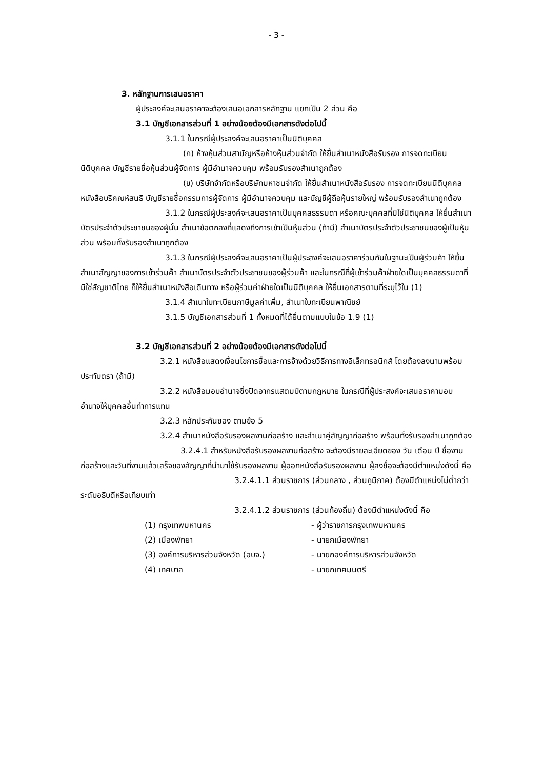- 3 -
3. หลักฐานการเสนอราคา
ผู้ประสงค์จะเสนอราคาจะต้องเสนอเอกสารหลักฐาน แยกเป็น 2 ส่วน คือ
3.1 บัญชีเอกสารส่วนที่ 1 อย่างน้อยต้องมีเอกสารดังต่อไปนี้
3.1.1 ในกรณีผู้ประสงค์จะเสนอราคาเป็นนิติบุคคล
(ก) ห้างหุ้นส่วนสามัญหรือห้างหุ้นส่วนจำกัด ให้ยื่นสำเนาหนังสือรับรอง การจดทะเบียนนิติบุคคล บัญชีรายชื่อหุ้นส่วนผู้จัดการ ผู้มีอำนาจควบคุม พร้อมรับรองสำเนาถูกต้อง
(ข) บริษัทจำกัดหรือบริษัทมหาชนจำกัด ให้ยื่นสำเนาหนังสือรับรอง การจดทะเบียนนิติบุคคล หนังสือบริคณห์สนธิ บัญชีรายชื่อกรรมการผู้จัดการ ผู้มีอำนาจควบคุม และบัญชีผู้ถือหุ้นรายใหญ่ พร้อมรับรองสำเนาถูกต้อง
3.1.2 ในกรณีผู้ประสงค์จะเสนอราคาเป็นบุคคลธรรมดา หรือคณะบุคคลที่มิใช่นิติบุคคล ให้ยื่นสำเนาบัตรประจำตัวประชาชนของผู้นั้น สำเนาข้อตกลงที่แสดงถึงการเข้าเป็นหุ้นส่วน (ถ้ามี) สำเนาบัตรประจำตัวประชาชนของผู้เป็นหุ้นส่วน พร้อมทั้งรับรองสำเนาถูกต้อง
3.1.3 ในกรณีผู้ประสงค์จะเสนอราคาเป็นผู้ประสงค์จะเสนอราคาร่วมกันในฐานะเป็นผู้ร่วมค้า ให้ยื่นสำเนาสัญญาของการเข้าร่วมค้า สำเนาบัตรประจำตัวประชาชนของผู้ร่วมค้า และในกรณีที่ผู้เข้าร่วมค้าฝ่ายใดเป็นบุคคลธรรมดาที่มิใช่สัญชาติไทย ก็ให้ยื่นสำเนาหนังสือเดินทาง หรือผู้ร่วมค่าฝ่ายใดเป็นนิติบุคคล ให้ยื่นเอกสารตามที่ระบุไว้ใน (1)
3.1.4 สำเนาใบทะเบียนภาษีมูลค่าเพิ่ม, สำเนาใบทะเบียนพาณิชย์
3.1.5 บัญชีเอกสารส่วนที่ 1 ทั้งหมดที่ได้ยื่นตามแบบในข้อ 1.9 (1)
3.2 บัญชีเอกสารส่วนที่ 2 อย่างน้อยต้องมีเอกสารดังต่อไปนี้
3.2.1 หนังสือแสดงเงื่อนไขการซื้อและการจ้างด้วยวิธีการทางอิเล็กทรอนิกส์ โดยต้องลงนามพร้อมประทับตรา (ถ้ามี)
3.2.2 หนังสือมอบอำนาจซึ่งปิดอากรแสตมป์ตามกฎหมาย ในกรณีที่ผู้ประสงค์จะเสนอราคามอบอำนาจให้บุคคลอื่นทำการแทน
3.2.3 หลักประกันซอง ตามข้อ 5
3.2.4 สำเนาหนังสือรับรองผลงานก่อสร้าง และสำเนาคู่สัญญาก่อสร้าง พร้อมทั้งรับรองสำเนาถูกต้อง
3.2.4.1 สำหรับหนังสือรับรองผลงานก่อสร้าง จะต้องมีรายละเอียดของ วัน เดือน ปี ชื่องานก่อสร้างและวันที่งานแล้วเสร็จของสัญญาที่นำมาใช้รับรองผลงาน ผู้ออกหนังสือรับรองผลงาน ผู้ลงชื่อจะต้องมีตำแหน่งดังนี้ คือ
3.2.4.1.1 ส่วนราชการ (ส่วนกลาง , ส่วนภูมิภาค) ต้องมีตำแหน่งไม่ต่ำกว่าระดับอธิบดีหรือเทียบเท่า
3.2.4.1.2 ส่วนราชการ (ส่วนท้องถิ่น) ต้องมีตำแหน่งดังนี้ คือ
| (1) กรุงเทพมหานคร | - ผู้ว่าราชการกรุงเทพมหานคร |
| (2) เมืองพัทยา | - นายกเมืองพัทยา |
| (3) องค์การบริหารส่วนจังหวัด (อบจ.) | - นายกองค์การบริหารส่วนจังหวัด |
| (4) เทศบาล | - นายกเทศมนตรี |